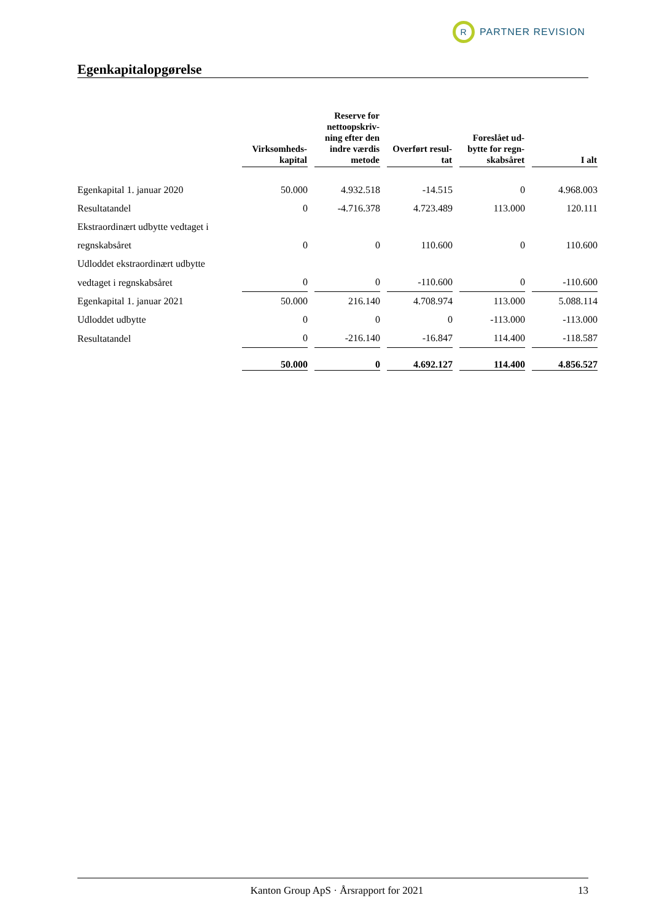R
PARTNER REVISION
Egenkapitalopgørelse
| | Virksomheds- kapital | Reserve for nettoopskriv- ning efter den indre værdis metode | Overført resul- tat | Foreslået ud- bytte for regn- skabsåret | I alt |
| --- | --- | --- | --- | --- | --- |
| Egenkapital 1. januar 2020 | 50.000 | 4.932.518 | -14.515 | 0 | 4.968.003 |
| Resultatandel | 0 | -4.716.378 | 4.723.489 | 113.000 | 120.111 |
| Ekstraordinært udbytte vedtaget i | | | | | |
| regnskabsåret | 0 | 0 | 110.600 | 0 | 110.600 |
| Udloddet ekstraordinært udbytte | | | | | |
| vedtaget i regnskabsåret | 0 | 0 | -110.600 | 0 | -110.600 |
| Egenkapital 1. januar 2021 | 50.000 | 216.140 | 4.708.974 | 113.000 | 5.088.114 |
| Udloddet udbytte | 0 | 0 | 0 | -113.000 | -113.000 |
| Resultatandel | 0 | -216.140 | -16.847 | 114.400 | -118.587 |
| | 50.000 | 0 | 4.692.127 | 114.400 | 4.856.527 |
Kanton Group ApS · Årsrapport for 2021 13